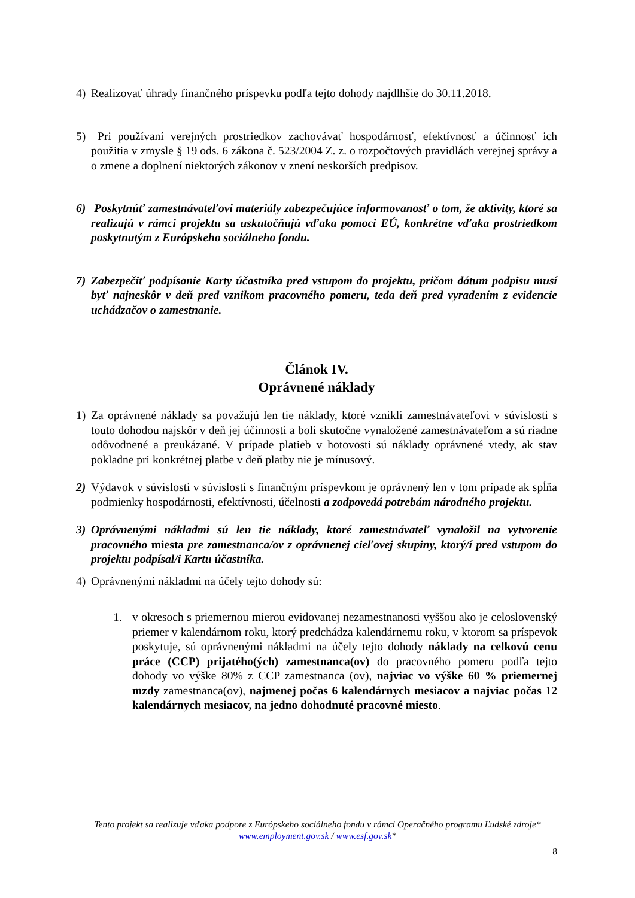4) Realizovať úhrady finančného príspevku podľa tejto dohody najdlhšie do 30.11.2018.
5) Pri používaní verejných prostriedkov zachovávať hospodárnosť, efektívnosť a účinnosť ich použitia v zmysle § 19 ods. 6 zákona č. 523/2004 Z. z. o rozpočtových pravidlách verejnej správy a o zmene a doplnení niektorých zákonov v znení neskorších predpisov.
6) Poskytnúť zamestnávateľovi materiály zabezpečujúce informovanosť o tom, že aktivity, ktoré sa realizujú v rámci projektu sa uskutočňujú vďaka pomoci EÚ, konkrétne vďaka prostriedkom poskytnutým z Európskeho sociálneho fondu.
7) Zabezpečiť podpísanie Karty účastníka pred vstupom do projektu, pričom dátum podpisu musí byť najneskôr v deň pred vznikom pracovného pomeru, teda deň pred vyradením z evidencie uchádzačov o zamestnanie.
Článok IV.
Oprávnené náklady
1) Za oprávnené náklady sa považujú len tie náklady, ktoré vznikli zamestnávateľovi v súvislosti s touto dohodou najskôr v deň jej účinnosti a boli skutočne vynaložené zamestnávateľom a sú riadne odôvodnené a preukázané. V prípade platieb v hotovosti sú náklady oprávnené vtedy, ak stav pokladne pri konkrétnej platbe v deň platby nie je mínusový.
2) Výdavok v súvislosti v súvislosti s finančným príspevkom je oprávnený len v tom prípade ak spĺňa podmienky hospodárnosti, efektívnosti, účelnosti a zodpovedá potrebám národného projektu.
3) Oprávnenými nákladmi sú len tie náklady, ktoré zamestnávateľ vynaložil na vytvorenie pracovného miesta pre zamestnanca/ov z oprávnenej cieľovej skupiny, ktorý/í pred vstupom do projektu podpísal/i Kartu účastníka.
4) Oprávnenými nákladmi na účely tejto dohody sú:
1. v okresoch s priemernou mierou evidovanej nezamestnanosti vyššou ako je celoslovenský priemer v kalendárnom roku, ktorý predchádza kalendárnemu roku, v ktorom sa príspevok poskytuje, sú oprávnenými nákladmi na účely tejto dohody náklady na celkovú cenu práce (CCP) prijatého(ých) zamestnanca(ov) do pracovného pomeru podľa tejto dohody vo výške 80% z CCP zamestnanca (ov), najviac vo výške 60 % priemernej mzdy zamestnanca(ov), najmenej počas 6 kalendárnych mesiacov a najviac počas 12 kalendárnych mesiacov, na jedno dohodnuté pracovné miesto.
Tento projekt sa realizuje vďaka podpore z Európskeho sociálneho fondu v rámci Operačného programu Ľudské zdroje*
www.employment.gov.sk / www.esf.gov.sk*
8